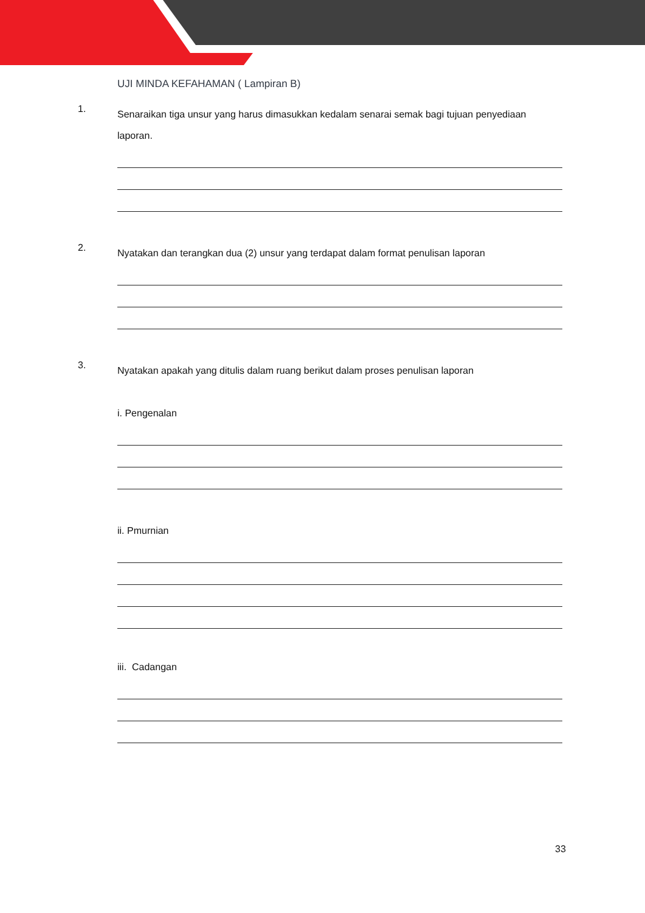UJI MINDA KEFAHAMAN ( Lampiran B)
1.
Senaraikan tiga unsur yang harus dimasukkan kedalam senarai semak bagi tujuan penyediaan laporan.
2.
Nyatakan dan terangkan dua (2) unsur yang terdapat dalam format penulisan laporan
3.
Nyatakan apakah yang ditulis dalam ruang berikut dalam proses penulisan laporan
i. Pengenalan
ii. Pmurnian
iii. Cadangan
33